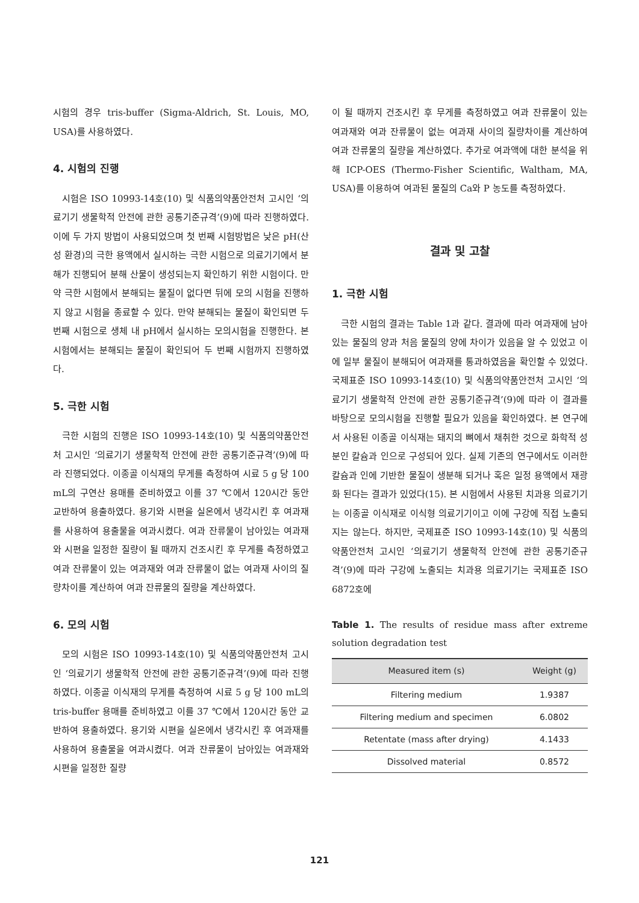시험의 경우 tris-buffer (Sigma-Aldrich, St. Louis, MO, USA)를 사용하였다.
4. 시험의 진행
시험은 ISO 10993-14호(10) 및 식품의약품안전처 고시인 ‘의료기기 생물학적 안전에 관한 공통기준규격’(9)에 따라 진행하였다. 이에 두 가지 방법이 사용되었으며 첫 번째 시험방법은 낮은 pH(산성 환경)의 극한 용액에서 실시하는 극한 시험으로 의료기기에서 분해가 진행되어 분해 산물이 생성되는지 확인하기 위한 시험이다. 만약 극한 시험에서 분해되는 물질이 없다면 뒤에 모의 시험을 진행하지 않고 시험을 종료할 수 있다. 만약 분해되는 물질이 확인되면 두 번째 시험으로 생체 내 pH에서 실시하는 모의시험을 진행한다. 본 시험에서는 분해되는 물질이 확인되어 두 번째 시험까지 진행하였다.
5. 극한 시험
극한 시험의 진행은 ISO 10993-14호(10) 및 식품의약품안전처 고시인 ‘의료기기 생물학적 안전에 관한 공통기준규격’(9)에 따라 진행되었다. 이종골 이식재의 무게를 측정하여 시료 5 g 당 100 mL의 구연산 용매를 준비하였고 이를 37 ℃에서 120시간 동안 교반하여 용출하였다. 용기와 시편을 실온에서 냉각시킨 후 여과재를 사용하여 용출물을 여과시켰다. 여과 잔류물이 남아있는 여과재와 시편을 일정한 질량이 될 때까지 건조시킨 후 무게를 측정하였고 여과 잔류물이 있는 여과재와 여과 잔류물이 없는 여과재 사이의 질량차이를 계산하여 여과 잔류물의 질량을 계산하였다.
6. 모의 시험
모의 시험은 ISO 10993-14호(10) 및 식품의약품안전처 고시인 ‘의료기기 생물학적 안전에 관한 공통기준규격’(9)에 따라 진행하였다. 이종골 이식재의 무게를 측정하여 시료 5 g 당 100 mL의 tris-buffer 용매를 준비하였고 이를 37 ℃에서 120시간 동안 교반하여 용출하였다. 용기와 시편을 실온에서 냉각시킨 후 여과재를 사용하여 용출물을 여과시켰다. 여과 잔류물이 남아있는 여과재와 시편을 일정한 질량
이 될 때까지 건조시킨 후 무게를 측정하였고 여과 잔류물이 있는 여과재와 여과 잔류물이 없는 여과재 사이의 질량차이를 계산하여 여과 잔류물의 질량을 계산하였다. 추가로 여과액에 대한 분석을 위해 ICP-OES (Thermo-Fisher Scientific, Waltham, MA, USA)를 이용하여 여과된 물질의 Ca와 P 농도를 측정하였다.
결과 및 고찰
1. 극한 시험
극한 시험의 결과는 Table 1과 같다. 결과에 따라 여과재에 남아있는 물질의 양과 처음 물질의 양에 차이가 있음을 알 수 있었고 이에 일부 물질이 분해되어 여과재를 통과하였음을 확인할 수 있었다. 국제표준 ISO 10993-14호(10) 및 식품의약품안전처 고시인 ‘의료기기 생물학적 안전에 관한 공통기준규격’(9)에 따라 이 결과를 바탕으로 모의시험을 진행할 필요가 있음을 확인하였다. 본 연구에서 사용된 이종골 이식재는 돼지의 뼈에서 채취한 것으로 화학적 성분인 칼슘과 인으로 구성되어 있다. 실제 기존의 연구에서도 이러한 칼슘과 인에 기반한 물질이 생분해 되거나 혹은 일정 용액에서 재광화 된다는 결과가 있었다(15). 본 시험에서 사용된 치과용 의료기기는 이종골 이식재로 이식형 의료기기이고 이에 구강에 직접 노출되지는 않는다. 하지만, 국제표준 ISO 10993-14호(10) 및 식품의약품안전처 고시인 ‘의료기기 생물학적 안전에 관한 공통기준규격’(9)에 따라 구강에 노출되는 치과용 의료기기는 국제표준 ISO 6872호에
Table 1. The results of residue mass after extreme solution degradation test
| Measured item (s) | Weight (g) |
| --- | --- |
| Filtering medium | 1.9387 |
| Filtering medium and specimen | 6.0802 |
| Retentate (mass after drying) | 4.1433 |
| Dissolved material | 0.8572 |
121